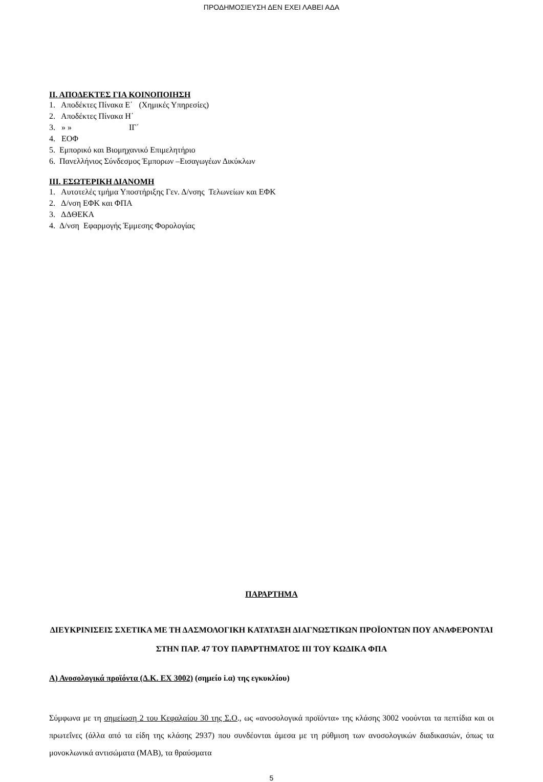ΠΡΟΔΗΜΟΣΙΕΥΣΗ ΔΕΝ ΕΧΕΙ ΛΑΒΕΙ ΑΔΑ
ΙΙ. ΑΠΟΔΕΚΤΕΣ ΓΙΑ ΚΟΙΝΟΠΟΙΗΣΗ
1. Αποδέκτες Πίνακα Ε΄ (Χημικές Υπηρεσίες)
2. Αποδέκτες Πίνακα Η΄
3. » » ΙΓ΄
4. ΕΟΦ
5. Εμπορικό και Βιομηχανικό Επιμελητήριο
6. Πανελλήνιος Σύνδεσμος Έμπορων –Εισαγωγέων Δικύκλων
ΙΙΙ. ΕΣΩΤΕΡΙΚΗ ΔΙΑΝΟΜΗ
1. Αυτοτελές τμήμα Υποστήριξης Γεν. Δ/νσης Τελωνείων και ΕΦΚ
2. Δ/νση ΕΦΚ και ΦΠΑ
3. ΔΔΘΕΚΑ
4. Δ/νση Εφαρμογής Έμμεσης Φορολογίας
ΠΑΡΑΡΤΗΜΑ
ΔΙΕΥΚΡΙΝΙΣΕΙΣ ΣΧΕΤΙΚΑ ΜΕ ΤΗ ΔΑΣΜΟΛΟΓΙΚΗ ΚΑΤΑΤΑΞΗ ΔΙΑΓΝΩΣΤΙΚΩΝ ΠΡΟΪΟΝΤΩΝ ΠΟΥ ΑΝΑΦΕΡΟΝΤΑΙ ΣΤΗΝ ΠΑΡ. 47 ΤΟΥ ΠΑΡΑΡΤΗΜΑΤΟΣ ΙΙΙ ΤΟΥ ΚΩΔΙΚΑ ΦΠΑ
Α) Ανοσολογικά προϊόντα (Δ.Κ. ΕΧ 3002) (σημείο i.α) της εγκυκλίου)
Σύμφωνα με τη σημείωση 2 του Κεφαλαίου 30 της Σ.Ο., ως «ανοσολογικά προϊόντα» της κλάσης 3002 νοούνται τα πεπτίδια και οι πρωτεΐνες (άλλα από τα είδη της κλάσης 2937) που συνδέονται άμεσα με τη ρύθμιση των ανοσολογικών διαδικασιών, όπως τα μονοκλωνικά αντισώματα (MAB), τα θραύσματα
5